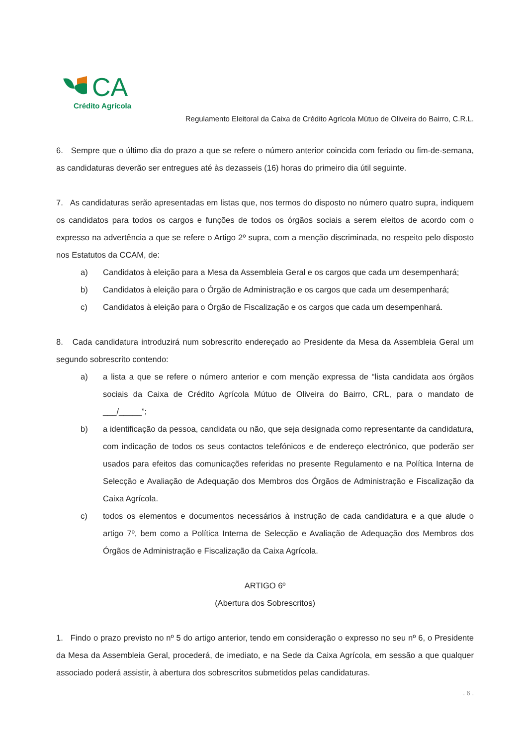CA
Crédito Agrícola
Regulamento Eleitoral da Caixa de Crédito Agrícola Mútuo de Oliveira do Bairro, C.R.L.
6. Sempre que o último dia do prazo a que se refere o número anterior coincida com feriado ou fim-de-semana, as candidaturas deverão ser entregues até às dezasseis (16) horas do primeiro dia útil seguinte.
7. As candidaturas serão apresentadas em listas que, nos termos do disposto no número quatro supra, indiquem os candidatos para todos os cargos e funções de todos os órgãos sociais a serem eleitos de acordo com o expresso na advertência a que se refere o Artigo 2º supra, com a menção discriminada, no respeito pelo disposto nos Estatutos da CCAM, de:
a) Candidatos à eleição para a Mesa da Assembleia Geral e os cargos que cada um desempenhará;
b) Candidatos à eleição para o Órgão de Administração e os cargos que cada um desempenhará;
c) Candidatos à eleição para o Órgão de Fiscalização e os cargos que cada um desempenhará.
8. Cada candidatura introduzirá num sobrescrito endereçado ao Presidente da Mesa da Assembleia Geral um segundo sobrescrito contendo:
a) a lista a que se refere o número anterior e com menção expressa de “lista candidata aos órgãos sociais da Caixa de Crédito Agrícola Mútuo de Oliveira do Bairro, CRL, para o mandato de ___/_____”;
b) a identificação da pessoa, candidata ou não, que seja designada como representante da candidatura, com indicação de todos os seus contactos telefónicos e de endereço electrónico, que poderão ser usados para efeitos das comunicações referidas no presente Regulamento e na Política Interna de Selecção e Avaliação de Adequação dos Membros dos Órgãos de Administração e Fiscalização da Caixa Agrícola.
c) todos os elementos e documentos necessários à instrução de cada candidatura e a que alude o artigo 7º, bem como a Política Interna de Selecção e Avaliação de Adequação dos Membros dos Órgãos de Administração e Fiscalização da Caixa Agrícola.
ARTIGO 6º
(Abertura dos Sobrescritos)
1. Findo o prazo previsto no nº 5 do artigo anterior, tendo em consideração o expresso no seu nº 6, o Presidente da Mesa da Assembleia Geral, procederá, de imediato, e na Sede da Caixa Agrícola, em sessão a que qualquer associado poderá assistir, à abertura dos sobrescritos submetidos pelas candidaturas.
. 6 .